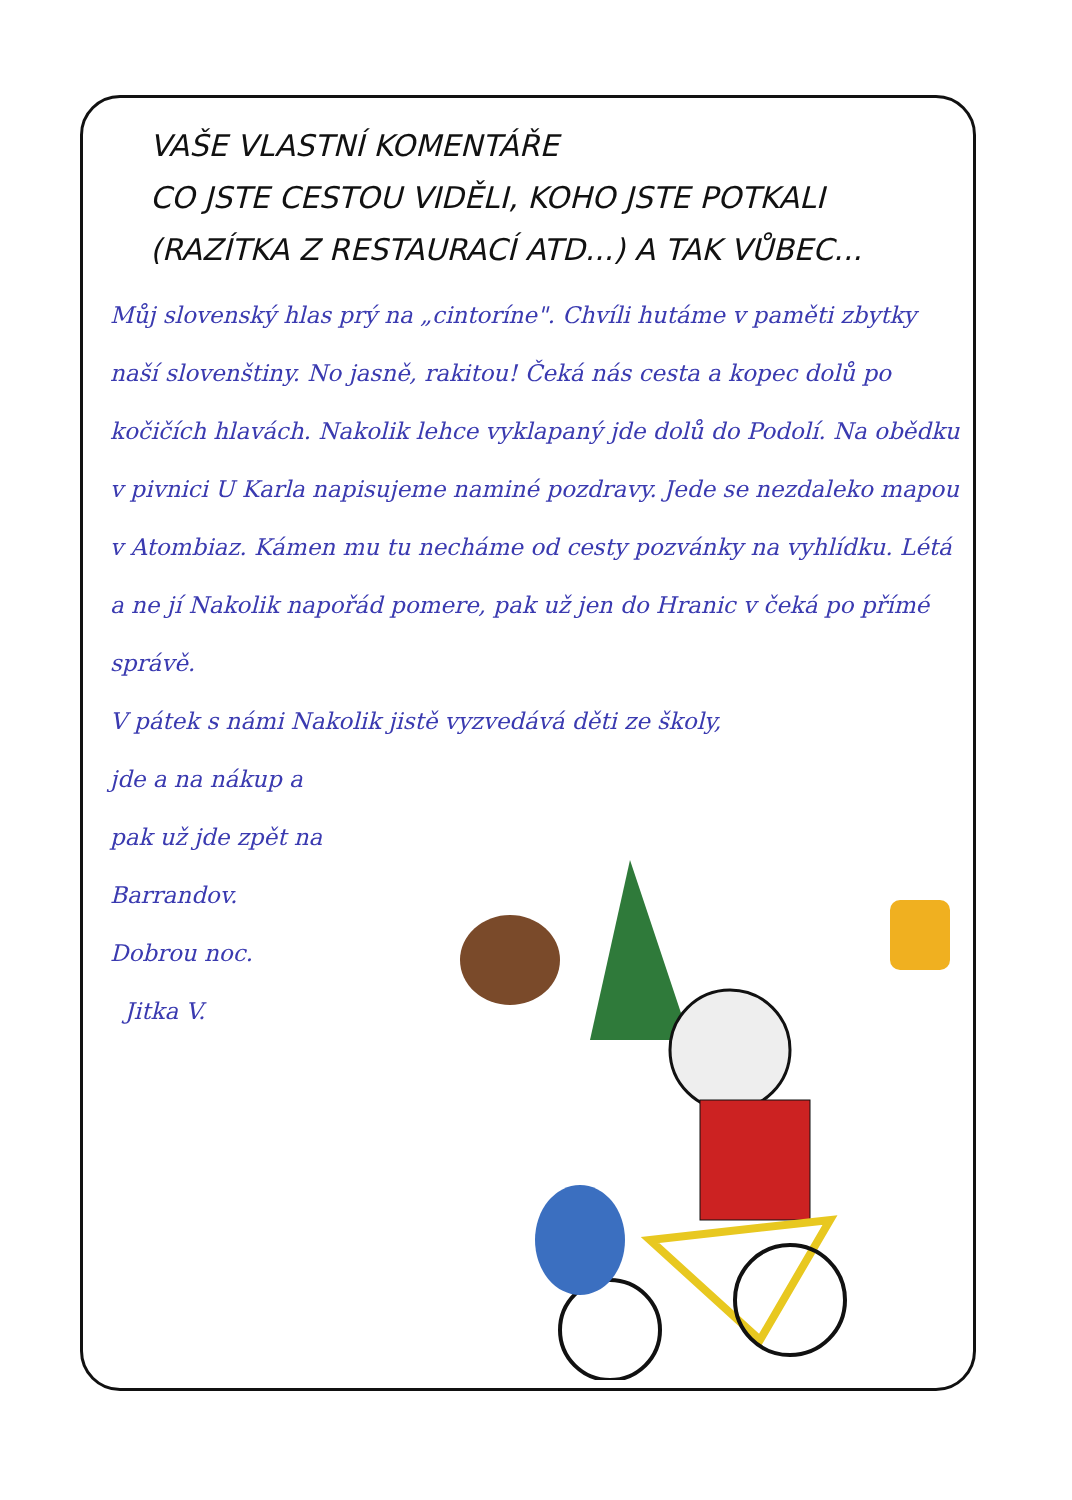VAŠE VLASTNÍ KOMENTÁŘE
CO JSTE CESTOU VIDĚLI, KOHO JSTE POTKALI
(RAZÍTKA Z RESTAURACÍ ATD...) A TAK VŮBEC...
Můj slovenský hlas prý na „cintoríne". Chvíli hutáme v paměti zbytky naší slovenštiny. No jasně, rakitou! Čeká nás cesta a kopec dolů po kočičích hlavách. Nakolik lehce vyklapaný jde dolů do Podolí. Na obědku v pivnici U Karla napisujeme naminé pozdravy. Jede se nezdaleko mapou v Atombiaz. Kámen mu tu necháme od cesty pozvánky na vyhlídku. Létá a ne jí Nakolik napořád pomere, pak už jen do Hranic v čeká po přímé správě.
V pátek s námi Nakolik jistě vyzvedává děti ze školy,
jde a na nákup a
pak už jde zpět na
Barrandov.
Dobrou noc.
Jitka V.